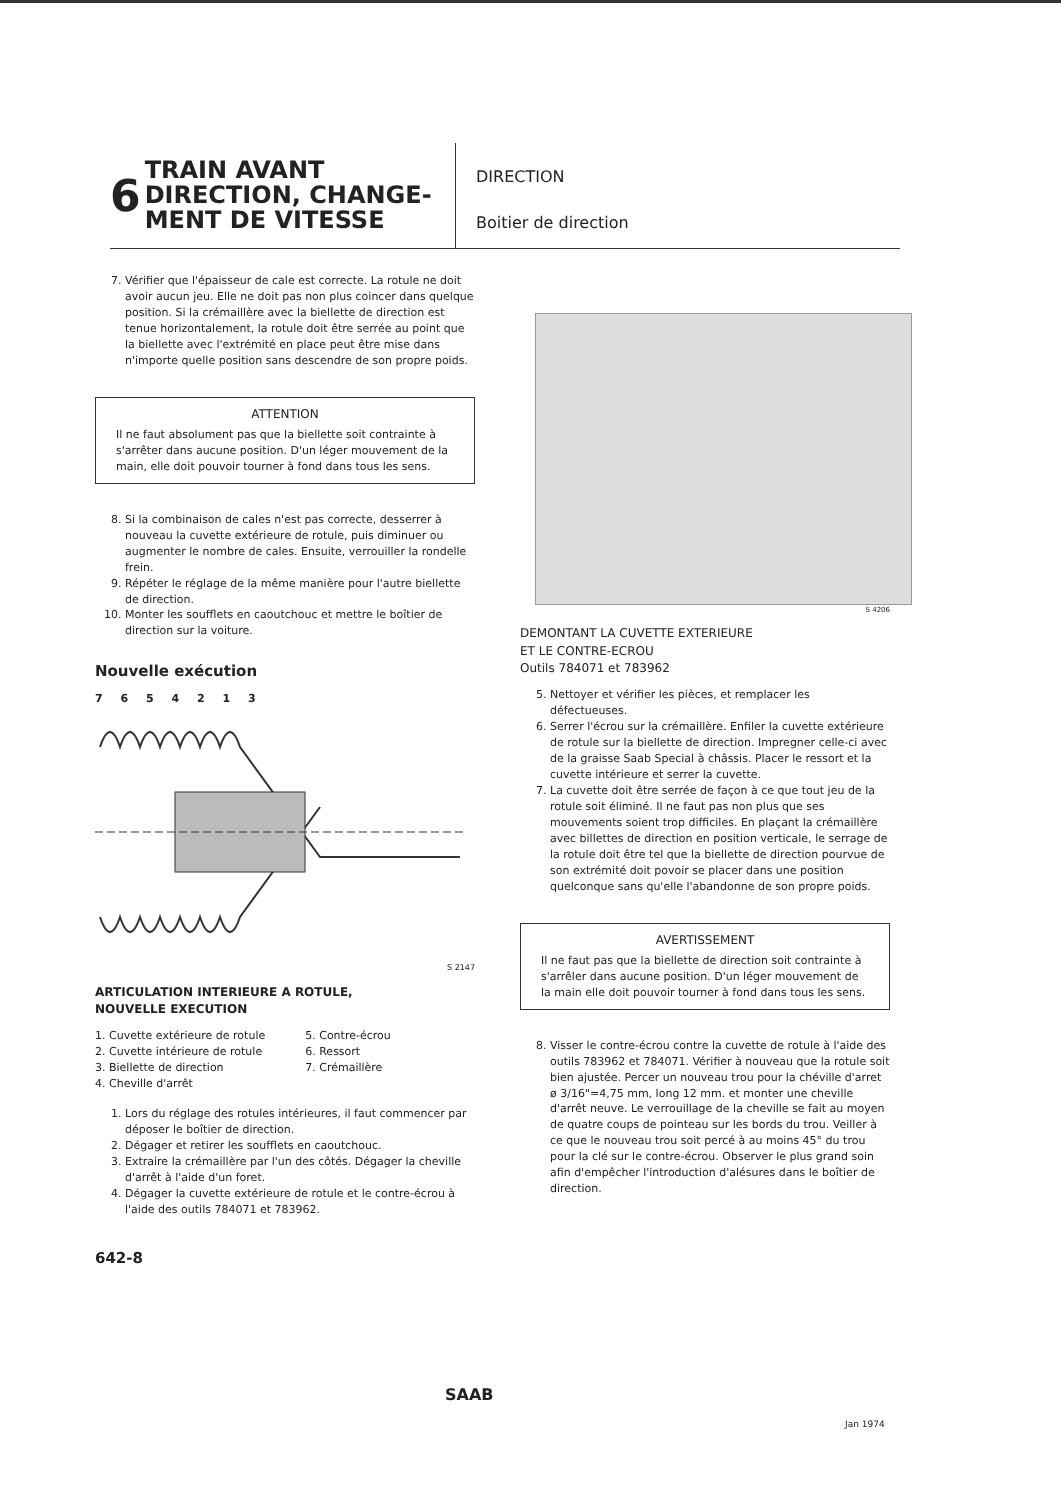6
TRAIN AVANT
DIRECTION, CHANGE-
MENT DE VITESSE
DIRECTION
Boitier de direction
7. Vérifier que l'épaisseur de cale est correcte. La rotule ne doit avoir aucun jeu. Elle ne doit pas non plus coincer dans quelque position. Si la crémaillère avec la biellette de direction est tenue horizontalement, la rotule doit être serrée au point que la biellette avec l'extrémité en place peut être mise dans n'importe quelle position sans descendre de son propre poids.
ATTENTION
Il ne faut absolument pas que la biellette soit contrainte à s'arrêter dans aucune position. D'un léger mouvement de la main, elle doit pouvoir tourner à fond dans tous les sens.
8. Si la combinaison de cales n'est pas correcte, desserrer à nouveau la cuvette extérieure de rotule, puis diminuer ou augmenter le nombre de cales. Ensuite, verrouiller la rondelle frein.
9. Répéter le réglage de la même manière pour l'autre biellette de direction.
10. Monter les soufflets en caoutchouc et mettre le boîtier de direction sur la voiture.
Nouvelle exécution
7 6 5 4 2 1 3
S 2147
ARTICULATION INTERIEURE A ROTULE,
NOUVELLE EXECUTION
1. Cuvette extérieure de rotule
2. Cuvette intérieure de rotule
3. Biellette de direction
4. Cheville d'arrêt
5. Contre-écrou
6. Ressort
7. Crémaillère
1. Lors du réglage des rotules intérieures, il faut commencer par déposer le boîtier de direction.
2. Dégager et retirer les soufflets en caoutchouc.
3. Extraire la crémaillère par l'un des côtés. Dégager la cheville d'arrêt à l'aide d'un foret.
4. Dégager la cuvette extérieure de rotule et le contre-écrou à l'aide des outils 784071 et 783962.
642-8
S 4206
DEMONTANT LA CUVETTE EXTERIEURE
ET LE CONTRE-ECROU
Outils 784071 et 783962
5. Nettoyer et vérifier les pièces, et remplacer les défectueuses.
6. Serrer l'écrou sur la crémaillère. Enfiler la cuvette extérieure de rotule sur la biellette de direction. Impregner celle-ci avec de la graisse Saab Special à châssis. Placer le ressort et la cuvette intérieure et serrer la cuvette.
7. La cuvette doit être serrée de façon à ce que tout jeu de la rotule soit éliminé. Il ne faut pas non plus que ses mouvements soient trop difficiles. En plaçant la crémaillère avec billettes de direction en position verticale, le serrage de la rotule doit être tel que la biellette de direction pourvue de son extrémité doit povoir se placer dans une position quelconque sans qu'elle l'abandonne de son propre poids.
AVERTISSEMENT
Il ne faut pas que la biellette de direction soit contrainte à s'arrêler dans aucune position. D'un léger mouvement de la main elle doit pouvoir tourner à fond dans tous les sens.
8. Visser le contre-écrou contre la cuvette de rotule à l'aide des outils 783962 et 784071. Vérifier à nouveau que la rotule soit bien ajustée. Percer un nouveau trou pour la chéville d'arret ø 3/16"=4,75 mm, long 12 mm. et monter une cheville d'arrêt neuve. Le verrouillage de la cheville se fait au moyen de quatre coups de pointeau sur les bords du trou. Veiller à ce que le nouveau trou soit percé à au moins 45° du trou pour la clé sur le contre-écrou. Observer le plus grand soin afin d'empêcher l'introduction d'alésures dans le boîtier de direction.
SAAB
Jan 1974